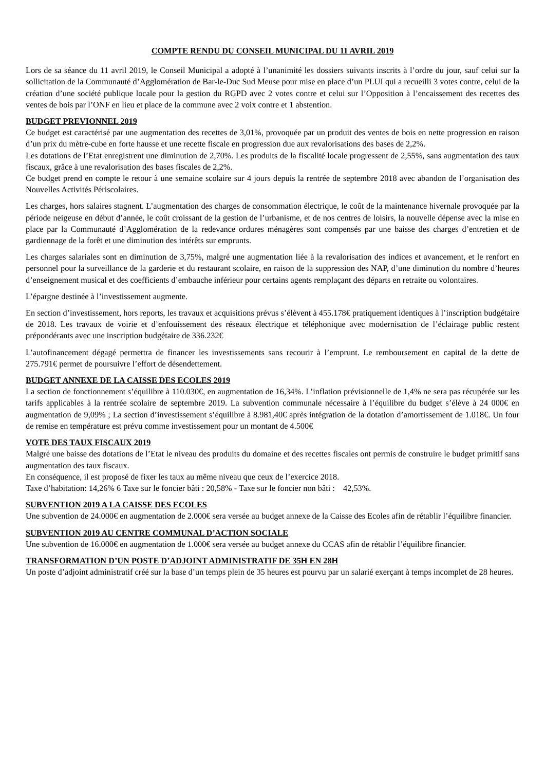COMPTE RENDU DU CONSEIL MUNICIPAL DU 11 AVRIL 2019
Lors de sa séance du 11 avril 2019, le Conseil Municipal a adopté à l’unanimité les dossiers suivants inscrits à l’ordre du jour, sauf celui sur la sollicitation de la Communauté d’Agglomération de Bar-le-Duc Sud Meuse pour mise en place d’un PLUI qui a recueilli 3 votes contre, celui de la création d’une société publique locale pour la gestion du RGPD avec 2 votes contre et celui sur l’Opposition à l’encaissement des recettes des ventes de bois par l’ONF en lieu et place de la commune avec 2 voix contre et 1 abstention.
BUDGET PREVIONNEL 2019
Ce budget est caractérisé par une augmentation des recettes de 3,01%, provoquée par un produit des ventes de bois en nette progression en raison d’un prix du mètre-cube en forte hausse et une recette fiscale en progression due aux revalorisations des bases de 2,2%.
Les dotations de l’Etat enregistrent une diminution de 2,70%. Les produits de la fiscalité locale progressent de 2,55%, sans augmentation des taux fiscaux, grâce à une revalorisation des bases fiscales de 2,2%.
Ce budget prend en compte le retour à une semaine scolaire sur 4 jours depuis la rentrée de septembre 2018 avec abandon de l’organisation des Nouvelles Activités Périscolaires.
Les charges, hors salaires stagnent. L’augmentation des charges de consommation électrique, le coût de la maintenance hivernale provoquée par la période neigeuse en début d’année, le coût croissant de la gestion de l’urbanisme, et de nos centres de loisirs, la nouvelle dépense avec la mise en place par la Communauté d’Agglomération de la redevance ordures ménagères sont compensés par une baisse des charges d’entretien et de gardiennage de la forêt et une diminution des intérêts sur emprunts.
Les charges salariales sont en diminution de 3,75%, malgré une augmentation liée à la revalorisation des indices et avancement, et le renfort en personnel pour la surveillance de la garderie et du restaurant scolaire, en raison de la suppression des NAP, d’une diminution du nombre d’heures d’enseignement musical et des coefficients d’embauche inférieur pour certains agents remplaçant des départs en retraite ou volontaires.
L’épargne destinée à l’investissement augmente.
En section d’investissement, hors reports, les travaux et acquisitions prévus s’élèvent à 455.178€ pratiquement identiques à l’inscription budgétaire de 2018. Les travaux de voirie et d’enfouissement des réseaux électrique et téléphonique avec modernisation de l’éclairage public restent prépondérants avec une inscription budgétaire de 336.232€
L’autofinancement dégagé permettra de financer les investissements sans recourir à l’emprunt. Le remboursement en capital de la dette de 275.791€ permet de poursuivre l’effort de désendettement.
BUDGET ANNEXE DE LA CAISSE DES ECOLES 2019
La section de fonctionnement s’équilibre à 110.030€, en augmentation de 16,34%. L’inflation prévisionnelle de 1,4% ne sera pas récupérée sur les tarifs applicables à la rentrée scolaire de septembre 2019. La subvention communale nécessaire à l’équilibre du budget s’élève à 24 000€ en augmentation de 9,09% ; La section d’investissement s’équilibre à 8.981,40€ après intégration de la dotation d’amortissement de 1.018€. Un four de remise en température est prévu comme investissement pour un montant de 4.500€
VOTE DES TAUX FISCAUX 2019
Malgré une baisse des dotations de l’Etat le niveau des produits du domaine et des recettes fiscales ont permis de construire le budget primitif sans augmentation des taux fiscaux.
En conséquence, il est proposé de fixer les taux au même niveau que ceux de l’exercice 2018.
Taxe d’habitation: 14,26% 6 Taxe sur le foncier bâti : 20,58% - Taxe sur le foncier non bâti : 42,53%.
SUBVENTION 2019 A LA CAISSE DES ECOLES
Une subvention de 24.000€ en augmentation de 2.000€ sera versée au budget annexe de la Caisse des Ecoles afin de rétablir l’équilibre financier.
SUBVENTION 2019 AU CENTRE COMMUNAL D’ACTION SOCIALE
Une subvention de 16.000€ en augmentation de 1.000€ sera versée au budget annexe du CCAS afin de rétablir l’équilibre financier.
TRANSFORMATION D’UN POSTE D’ADJOINT ADMINISTRATIF DE 35H EN 28H
Un poste d’adjoint administratif créé sur la base d’un temps plein de 35 heures est pourvu par un salarié exerçant à temps incomplet de 28 heures.